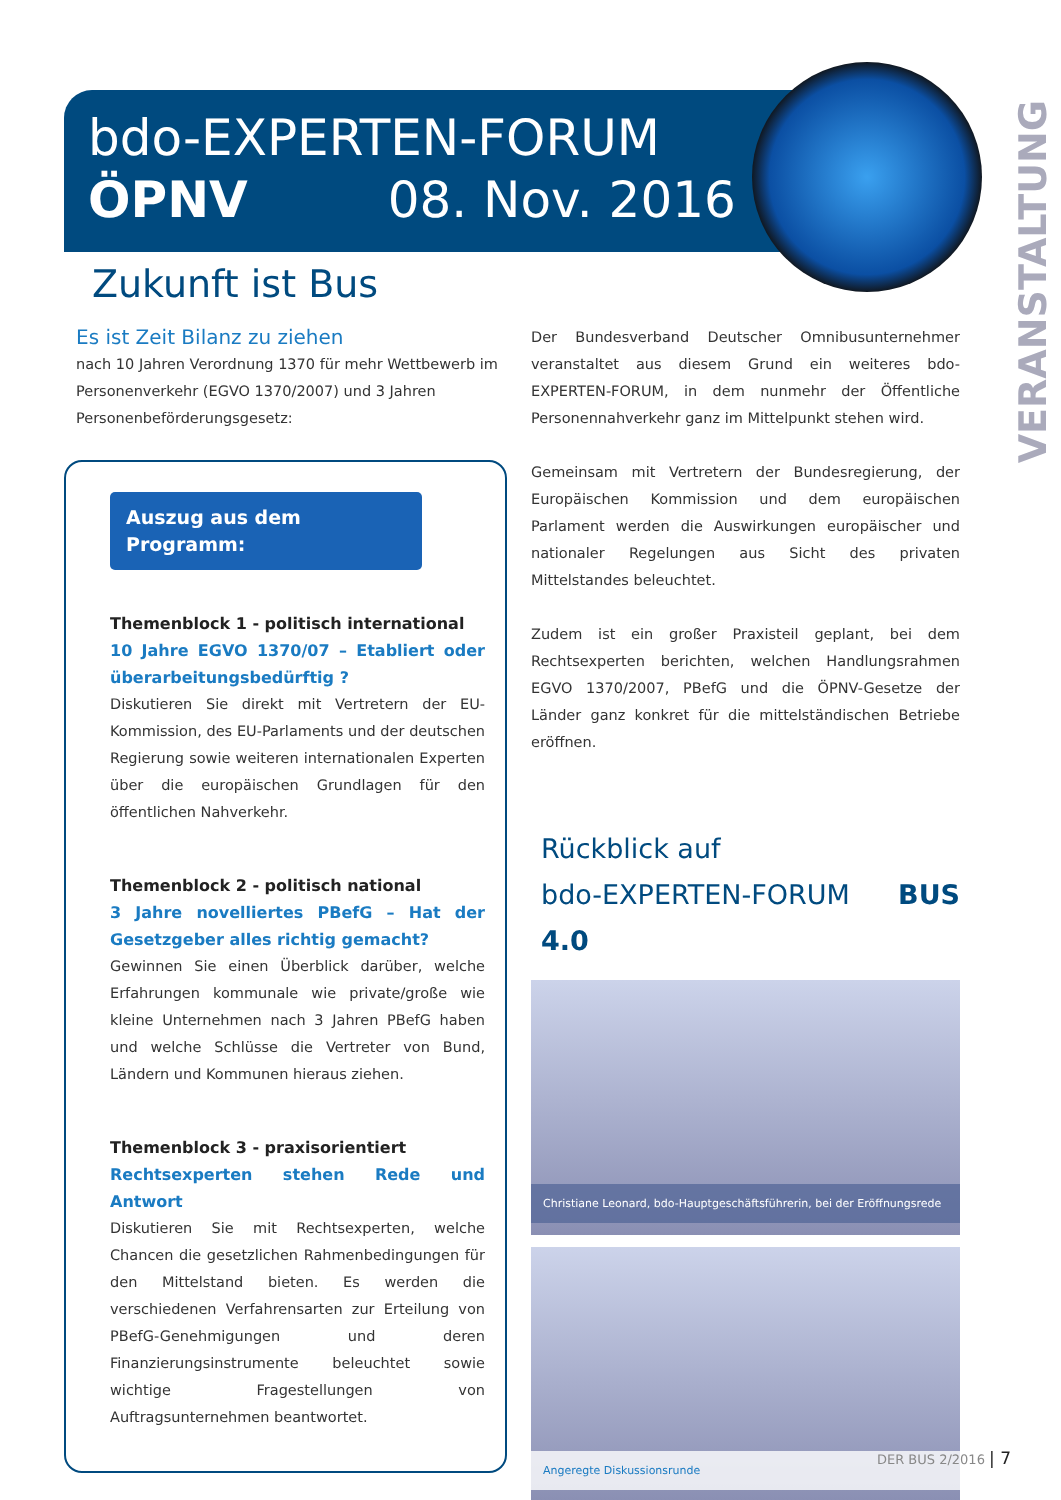bdo-EXPERTEN-FORUM
ÖPNV 08. Nov. 2016
VERANSTALTUNG
Zukunft ist Bus
Es ist Zeit Bilanz zu ziehen
nach 10 Jahren Verordnung 1370 für mehr Wettbewerb im Personenverkehr (EGVO 1370/2007) und 3 Jahren Personenbeförderungsgesetz:
Auszug aus dem Programm:
Themenblock 1 - politisch international
10 Jahre EGVO 1370/07 – Etabliert oder überarbeitungsbedürftig ?
Diskutieren Sie direkt mit Vertretern der EU-Kommission, des EU-Parlaments und der deutschen Regierung sowie weiteren internationalen Experten über die europäischen Grundlagen für den öffentlichen Nahverkehr.
Themenblock 2 - politisch national
3 Jahre novelliertes PBefG – Hat der Gesetzgeber alles richtig gemacht?
Gewinnen Sie einen Überblick darüber, welche Erfahrungen kommunale wie private/große wie kleine Unternehmen nach 3 Jahren PBefG haben und welche Schlüsse die Vertreter von Bund, Ländern und Kommunen hieraus ziehen.
Themenblock 3 - praxisorientiert
Rechtsexperten stehen Rede und Antwort
Diskutieren Sie mit Rechtsexperten, welche Chancen die gesetzlichen Rahmenbedingungen für den Mittelstand bieten. Es werden die verschiedenen Verfahrensarten zur Erteilung von PBefG-Genehmigungen und deren Finanzierungsinstrumente beleuchtet sowie wichtige Fragestellungen von Auftragsunternehmen beantwortet.
Der Bundesverband Deutscher Omnibusunternehmer veranstaltet aus diesem Grund ein weiteres bdo-EXPERTEN-FORUM, in dem nunmehr der Öffentliche Personennahverkehr ganz im Mittelpunkt stehen wird.
Gemeinsam mit Vertretern der Bundesregierung, der Europäischen Kommission und dem europäischen Parlament werden die Auswirkungen europäischer und nationaler Regelungen aus Sicht des privaten Mittelstandes beleuchtet.
Zudem ist ein großer Praxisteil geplant, bei dem Rechtsexperten berichten, welchen Handlungsrahmen EGVO 1370/2007, PBefG und die ÖPNV-Gesetze der Länder ganz konkret für die mittelständischen Betriebe eröffnen.
Rückblick auf
bdo-EXPERTEN-FORUM BUS 4.0
Christiane Leonard, bdo-Hauptgeschäftsführerin, bei der Eröffnungsrede
Angeregte Diskussionsrunde
DER BUS 2/2016 | 7